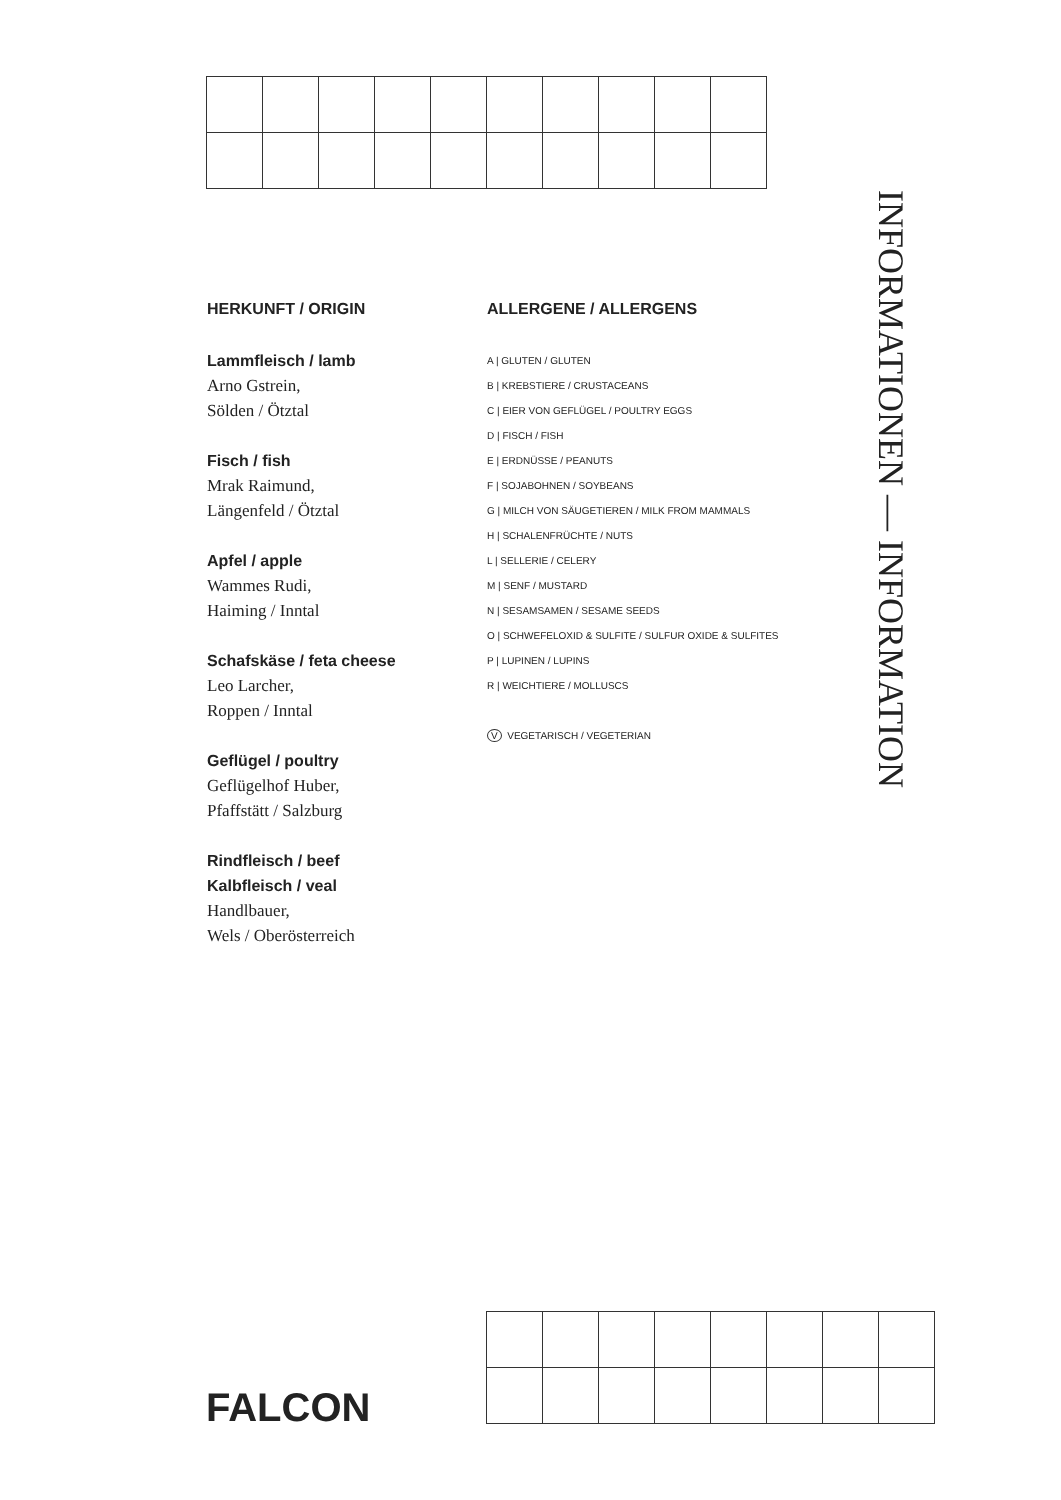HERKUNFT / ORIGIN
Lammfleisch / lamb
Arno Gstrein,
Sölden / Ötztal
Fisch / fish
Mrak Raimund,
Längenfeld / Ötztal
Apfel / apple
Wammes Rudi,
Haiming / Inntal
Schafskäse / feta cheese
Leo Larcher,
Roppen / Inntal
Geflügel / poultry
Geflügelhof Huber,
Pfaffstätt / Salzburg
Rindfleisch / beef
Kalbfleisch / veal
Handlbauer,
Wels / Oberösterreich
ALLERGENE / ALLERGENS
A | GLUTEN / GLUTEN
B | KREBSTIERE / CRUSTACEANS
C | EIER VON GEFLÜGEL / POULTRY EGGS
D | FISCH / FISH
E | ERDNÜSSE / PEANUTS
F | SOJABOHNEN / SOYBEANS
G | MILCH VON SÄUGETIEREN / MILK FROM MAMMALS
H | SCHALENFRÜCHTE / NUTS
L | SELLERIE / CELERY
M | SENF / MUSTARD
N | SESAMSAMEN / SESAME SEEDS
O | SCHWEFELOXID & SULFITE / SULFUR OXIDE & SULFITES
P | LUPINEN / LUPINS
R | WEICHTIERE / MOLLUSCS
V VEGETARISCH / VEGETERIAN
INFORMATIONEN — INFORMATION
FALCON